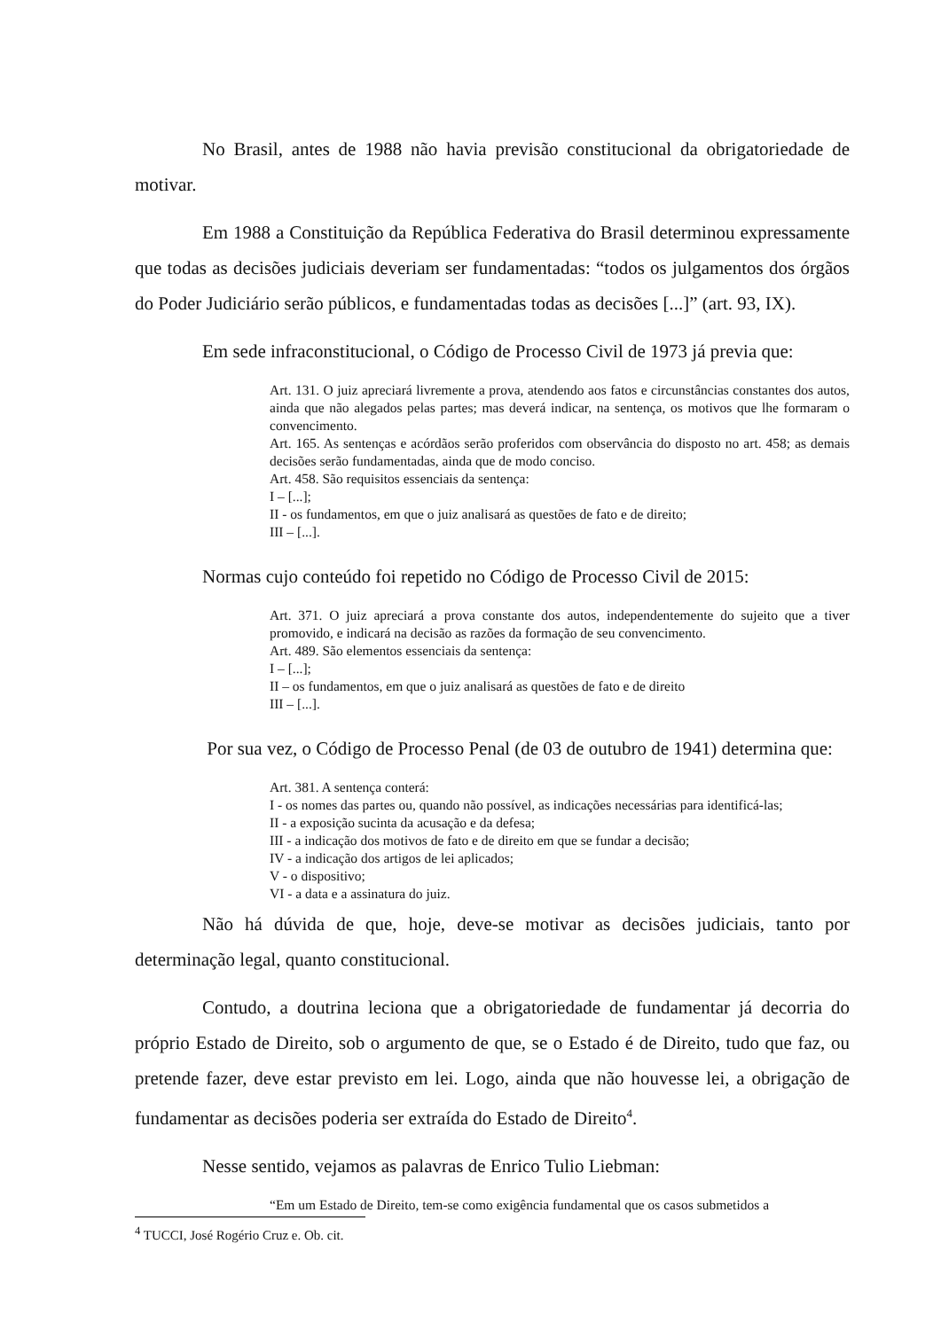No Brasil, antes de 1988 não havia previsão constitucional da obrigatoriedade de motivar.
Em 1988 a Constituição da República Federativa do Brasil determinou expressamente que todas as decisões judiciais deveriam ser fundamentadas: “todos os julgamentos dos órgãos do Poder Judiciário serão públicos, e fundamentadas todas as decisões [...]” (art. 93, IX).
Em sede infraconstitucional, o Código de Processo Civil de 1973 já previa que:
Art. 131. O juiz apreciará livremente a prova, atendendo aos fatos e circunstâncias constantes dos autos, ainda que não alegados pelas partes; mas deverá indicar, na sentença, os motivos que lhe formaram o convencimento.
Art. 165. As sentenças e acórdãos serão proferidos com observância do disposto no art. 458; as demais decisões serão fundamentadas, ainda que de modo conciso.
Art. 458. São requisitos essenciais da sentença:
I – [...];
II - os fundamentos, em que o juiz analisará as questões de fato e de direito;
III – [...].
Normas cujo conteúdo foi repetido no Código de Processo Civil de 2015:
Art. 371. O juiz apreciará a prova constante dos autos, independentemente do sujeito que a tiver promovido, e indicará na decisão as razões da formação de seu convencimento.
Art. 489. São elementos essenciais da sentença:
I – [...];
II – os fundamentos, em que o juiz analisará as questões de fato e de direito
III – [...].
Por sua vez, o Código de Processo Penal (de 03 de outubro de 1941) determina que:
Art. 381. A sentença conterá:
I - os nomes das partes ou, quando não possível, as indicações necessárias para identificá-las;
II - a exposição sucinta da acusação e da defesa;
III - a indicação dos motivos de fato e de direito em que se fundar a decisão;
IV - a indicação dos artigos de lei aplicados;
V - o dispositivo;
VI - a data e a assinatura do juiz.
Não há dúvida de que, hoje, deve-se motivar as decisões judiciais, tanto por determinação legal, quanto constitucional.
Contudo, a doutrina leciona que a obrigatoriedade de fundamentar já decorria do próprio Estado de Direito, sob o argumento de que, se o Estado é de Direito, tudo que faz, ou pretende fazer, deve estar previsto em lei. Logo, ainda que não houvesse lei, a obrigação de fundamentar as decisões poderia ser extraída do Estado de Direito<sup>4</sup>.
Nesse sentido, vejamos as palavras de Enrico Tulio Liebman:
“Em um Estado de Direito, tem-se como exigência fundamental que os casos submetidos a
<sup>4</sup> TUCCI, José Rogério Cruz e. Ob. cit.